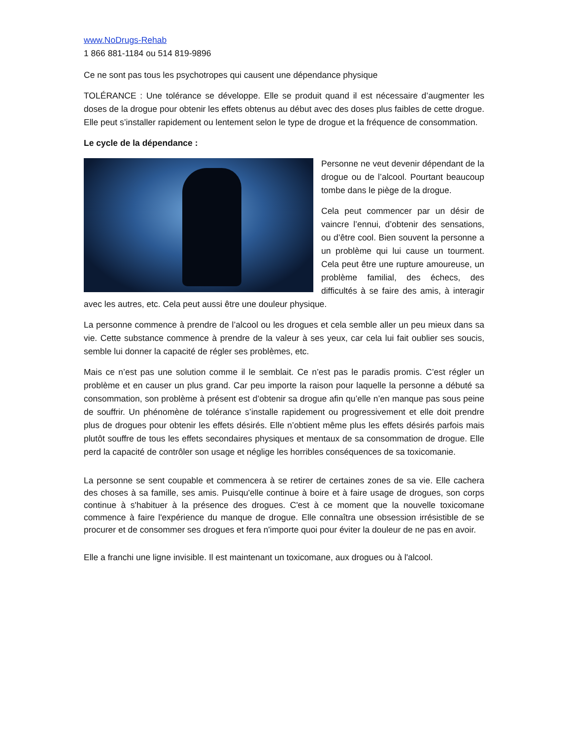www.NoDrugs-Rehab
1 866 881-1184 ou 514 819-9896
Ce ne sont pas tous les psychotropes qui causent une dépendance physique
TOLÉRANCE : Une tolérance se développe. Elle se produit quand il est nécessaire d’augmenter les doses de la drogue pour obtenir les effets obtenus au début avec des doses plus faibles de cette drogue. Elle peut s’installer rapidement ou lentement selon le type de drogue et la fréquence de consommation.
Le cycle de la dépendance :
Personne ne veut devenir dépendant de la drogue ou de l’alcool. Pourtant beaucoup tombe dans le piège de la drogue.
Cela peut commencer par un désir de vaincre l’ennui, d’obtenir des sensations, ou d’être cool. Bien souvent la personne a un problème qui lui cause un tourment. Cela peut être une rupture amoureuse, un problème familial, des échecs, des difficultés à se faire des amis, à interagir avec les autres, etc. Cela peut aussi être une douleur physique.
La personne commence à prendre de l’alcool ou les drogues et cela semble aller un peu mieux dans sa vie. Cette substance commence à prendre de la valeur à ses yeux, car cela lui fait oublier ses soucis, semble lui donner la capacité de régler ses problèmes, etc.
Mais ce n’est pas une solution comme il le semblait. Ce n’est pas le paradis promis. C’est régler un problème et en causer un plus grand. Car peu importe la raison pour laquelle la personne a débuté sa consommation, son problème à présent est d’obtenir sa drogue afin qu’elle n’en manque pas sous peine de souffrir. Un phénomène de tolérance s’installe rapidement ou progressivement et elle doit prendre plus de drogues pour obtenir les effets désirés. Elle n’obtient même plus les effets désirés parfois mais plutôt souffre de tous les effets secondaires physiques et mentaux de sa consommation de drogue. Elle perd la capacité de contrôler son usage et néglige les horribles conséquences de sa toxicomanie.
La personne se sent coupable et commencera à se retirer de certaines zones de sa vie. Elle cachera des choses à sa famille, ses amis. Puisqu'elle continue à boire et à faire usage de drogues, son corps continue à s'habituer à la présence des drogues. C'est à ce moment que la nouvelle toxicomane commence à faire l'expérience du manque de drogue. Elle connaîtra une obsession irrésistible de se procurer et de consommer ses drogues et fera n'importe quoi pour éviter la douleur de ne pas en avoir.
Elle a franchi une ligne invisible. Il est maintenant un toxicomane, aux drogues ou à l'alcool.